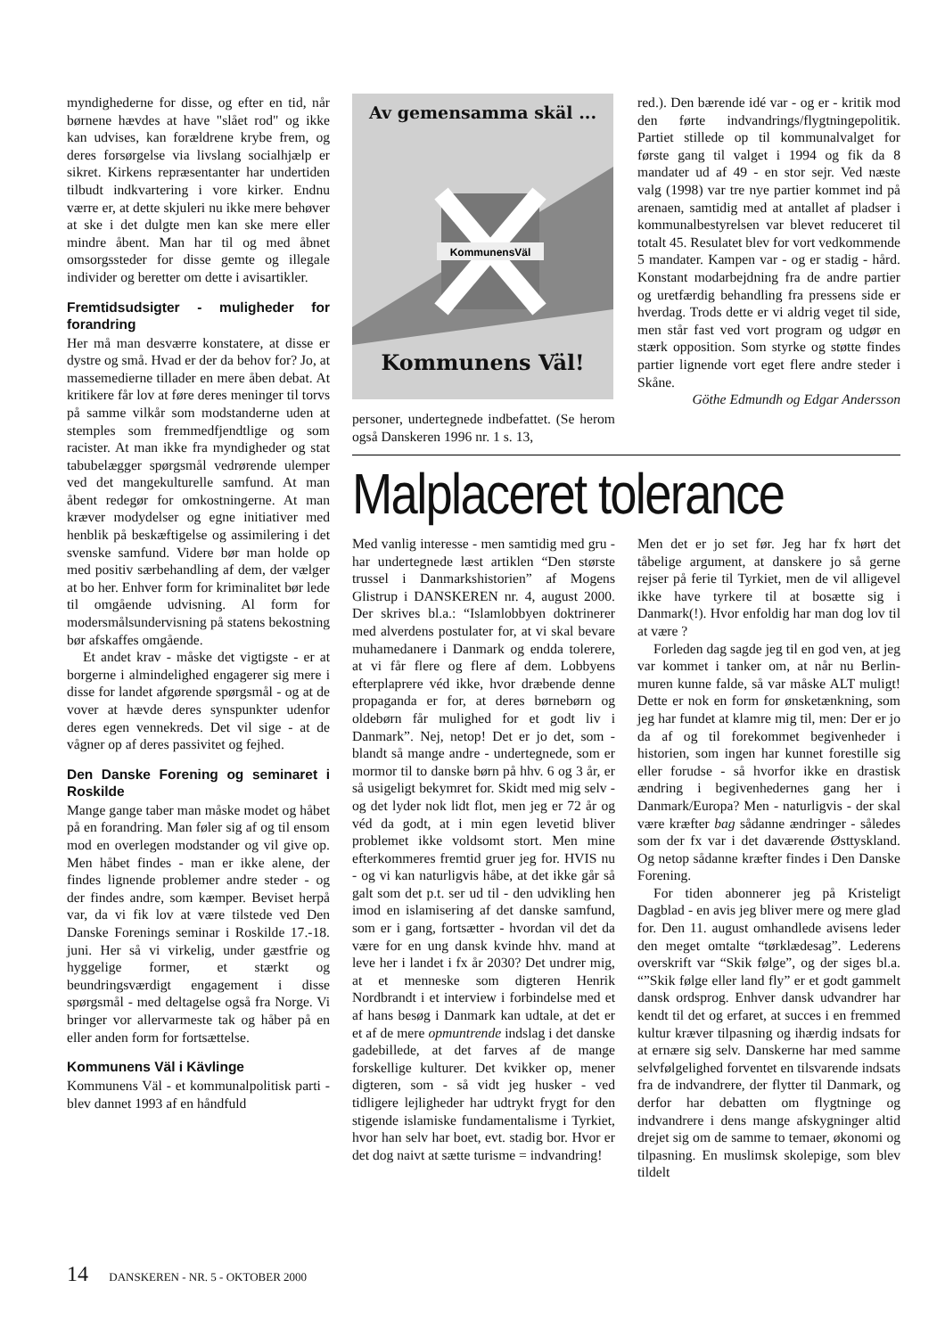myndighederne for disse, og efter en tid, når børnene hævdes at have "slået rod" og ikke kan udvises, kan forældrene krybe frem, og deres forsørgelse via livslang socialhjælp er sikret. Kirkens repræsentanter har undertiden tilbudt indkvartering i vore kirker. Endnu værre er, at dette skjuleri nu ikke mere behøver at ske i det dulgte men kan ske mere eller mindre åbent. Man har til og med åbnet omsorgssteder for disse gemte og illegale individer og beretter om dette i avisartikler.
Fremtidsudsigter - muligheder for forandring
Her må man desværre konstatere, at disse er dystre og små. Hvad er der da behov for? Jo, at massemedierne tillader en mere åben debat. At kritikere får lov at føre deres meninger til torvs på samme vilkår som modstanderne uden at stemples som fremmedfjendtlige og som racister. At man ikke fra myndigheder og stat tabubelægger spørgsmål vedrørende ulemper ved det mangekulturelle samfund. At man åbent redegør for omkostningerne. At man kræver modydelser og egne initiativer med henblik på beskæftigelse og assimilering i det svenske samfund. Videre bør man holde op med positiv særbehandling af dem, der vælger at bo her. Enhver form for kriminalitet bør lede til omgående udvisning. Al form for modersmålsundervisning på statens bekostning bør afskaffes omgående.
Et andet krav - måske det vigtigste - er at borgerne i almindelighed engagerer sig mere i disse for landet afgørende spørgsmål - og at de vover at hævde deres synspunkter udenfor deres egen vennekreds. Det vil sige - at de vågner op af deres passivitet og fejhed.
Den Danske Forening og seminaret i Roskilde
Mange gange taber man måske modet og håbet på en forandring. Man føler sig af og til ensom mod en overlegen modstander og vil give op. Men håbet findes - man er ikke alene, der findes lignende problemer andre steder - og der findes andre, som kæmper. Beviset herpå var, da vi fik lov at være tilstede ved Den Danske Forenings seminar i Roskilde 17.-18. juni. Her så vi virkelig, under gæstfrie og hyggelige former, et stærkt og beundringsværdigt engagement i disse spørgsmål - med deltagelse også fra Norge. Vi bringer vor allervarmeste tak og håber på en eller anden form for fortsættelse.
Kommunens Väl i Kävlinge
Kommunens Väl - et kommunalpolitisk parti - blev dannet 1993 af en håndfuld
Av gemensamma skäl ...
KommunensVäl
Kommunens Väl!
personer, undertegnede indbefattet. (Se herom også Danskeren 1996 nr. 1 s. 13,
red.). Den bærende idé var - og er - kritik mod den førte indvandrings/flygtningepolitik. Partiet stillede op til kommunalvalget for første gang til valget i 1994 og fik da 8 mandater ud af 49 - en stor sejr. Ved næste valg (1998) var tre nye partier kommet ind på arenaen, samtidig med at antallet af pladser i kommunalbestyrelsen var blevet reduceret til totalt 45. Resulatet blev for vort vedkommende 5 mandater. Kampen var - og er stadig - hård. Konstant modarbejdning fra de andre partier og uretfærdig behandling fra pressens side er hverdag. Trods dette er vi aldrig veget til side, men står fast ved vort program og udgør en stærk opposition. Som styrke og støtte findes partier lignende vort eget flere andre steder i Skåne.
Göthe Edmundh og Edgar Andersson
Malplaceret tolerance
Med vanlig interesse - men samtidig med gru - har undertegnede læst artiklen “Den største trussel i Danmarkshistorien” af Mogens Glistrup i DANSKEREN nr. 4, august 2000. Der skrives bl.a.: “Islamlobbyen doktrinerer med alverdens postulater for, at vi skal bevare muhamedanere i Danmark og endda tolerere, at vi får flere og flere af dem. Lobbyens efterplaprere véd ikke, hvor dræbende denne propaganda er for, at deres børnebørn og oldebørn får mulighed for et godt liv i Danmark”. Nej, netop! Det er jo det, som - blandt så mange andre - undertegnede, som er mormor til to danske børn på hhv. 6 og 3 år, er så usigeligt bekymret for. Skidt med mig selv - og det lyder nok lidt flot, men jeg er 72 år og véd da godt, at i min egen levetid bliver problemet ikke voldsomt stort. Men mine efterkommeres fremtid gruer jeg for. HVIS nu - og vi kan naturligvis håbe, at det ikke går så galt som det p.t. ser ud til - den udvikling hen imod en islamisering af det danske samfund, som er i gang, fortsætter - hvordan vil det da være for en ung dansk kvinde hhv. mand at leve her i landet i fx år 2030? Det undrer mig, at et menneske som digteren Henrik Nordbrandt i et interview i forbindelse med et af hans besøg i Danmark kan udtale, at det er et af de mere opmuntrende indslag i det danske gadebillede, at det farves af de mange forskellige kulturer. Det kvikker op, mener digteren, som - så vidt jeg husker - ved tidligere lejligheder har udtrykt frygt for den stigende islamiske fundamentalisme i Tyrkiet, hvor han selv har boet, evt. stadig bor. Hvor er det dog naivt at sætte turisme = indvandring!
Men det er jo set før. Jeg har fx hørt det tåbelige argument, at danskere jo så gerne rejser på ferie til Tyrkiet, men de vil alligevel ikke have tyrkere til at bosætte sig i Danmark(!). Hvor enfoldig har man dog lov til at være ?
Forleden dag sagde jeg til en god ven, at jeg var kommet i tanker om, at når nu Berlin-muren kunne falde, så var måske ALT muligt! Dette er nok en form for ønsketænkning, som jeg har fundet at klamre mig til, men: Der er jo da af og til forekommet begivenheder i historien, som ingen har kunnet forestille sig eller forudse - så hvorfor ikke en drastisk ændring i begivenhedernes gang her i Danmark/Europa? Men - naturligvis - der skal være kræfter bag sådanne ændringer - således som der fx var i det daværende Østtyskland. Og netop sådanne kræfter findes i Den Danske Forening.
For tiden abonnerer jeg på Kristeligt Dagblad - en avis jeg bliver mere og mere glad for. Den 11. august omhandlede avisens leder den meget omtalte “tørklædesag”. Lederens overskrift var “Skik følge”, og der siges bl.a. “”Skik følge eller land fly” er et godt gammelt dansk ordsprog. Enhver dansk udvandrer har kendt til det og erfaret, at succes i en fremmed kultur kræver tilpasning og ihærdig indsats for at ernære sig selv. Danskerne har med samme selvfølgelighed forventet en tilsvarende indsats fra de indvandrere, der flytter til Danmark, og derfor har debatten om flygtninge og indvandrere i dens mange afskygninger altid drejet sig om de samme to temaer, økonomi og tilpasning. En muslimsk skolepige, som blev tildelt
14 DANSKEREN - NR. 5 - OKTOBER 2000